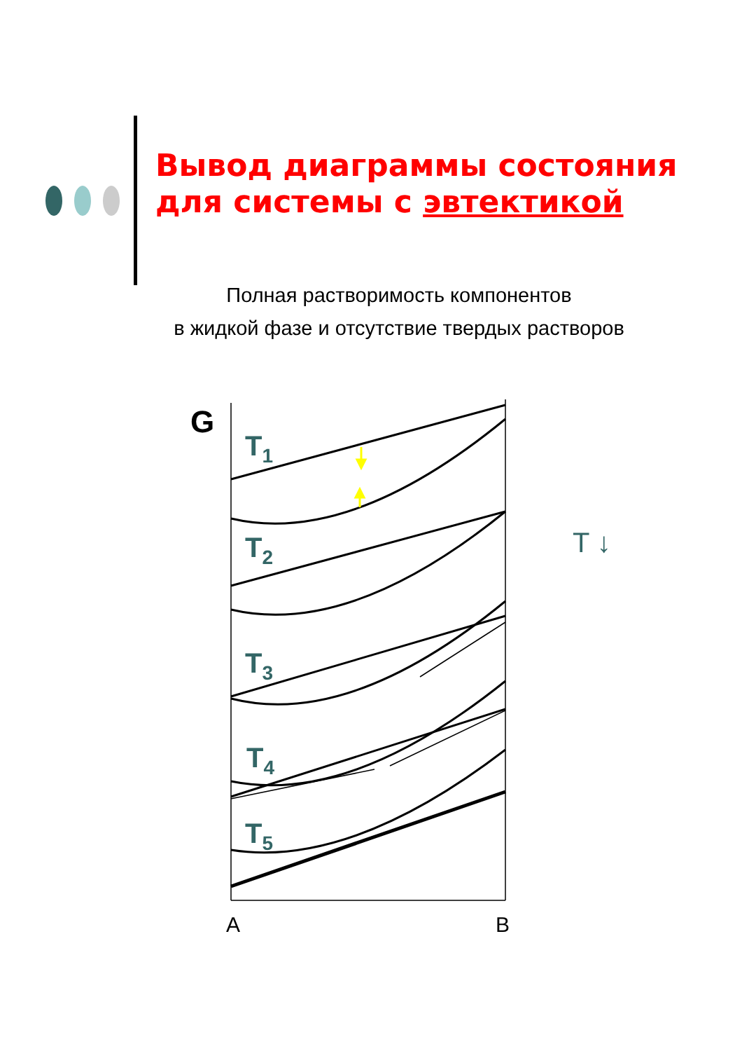Вывод диаграммы состояния
для системы с эвтектикой
Полная растворимость компонентов
в жидкой фазе и отсутствие твердых растворов
G
T1
T2
T3
T4
T5
T ↓
A
B